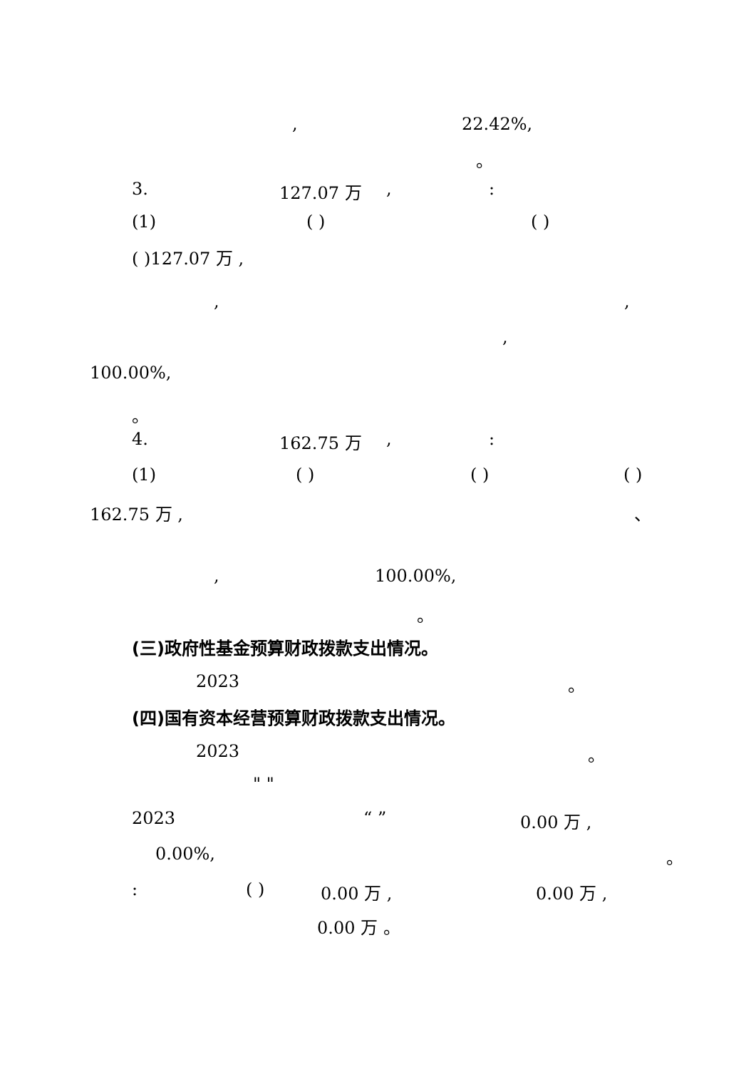, 22.42%,
。
3. 127.07 万,:
(1) ( ) ( )
( )127.07 万 ,
,,
,
100.00%,
。
4. 162.75 万,:
(1) ( ) ( ) ( )
162.75 万 , 、
, 100.00%,
。
(三)政府性基金预算财政拨款支出情况。
2023 。
(四)国有资本经营预算财政拨款支出情况。
2023 。
" "
2023 “ ” 0.00 万 ,
0.00%, 。
: ( ) 0.00 万 , 0.00 万 ,
0.00 万 。